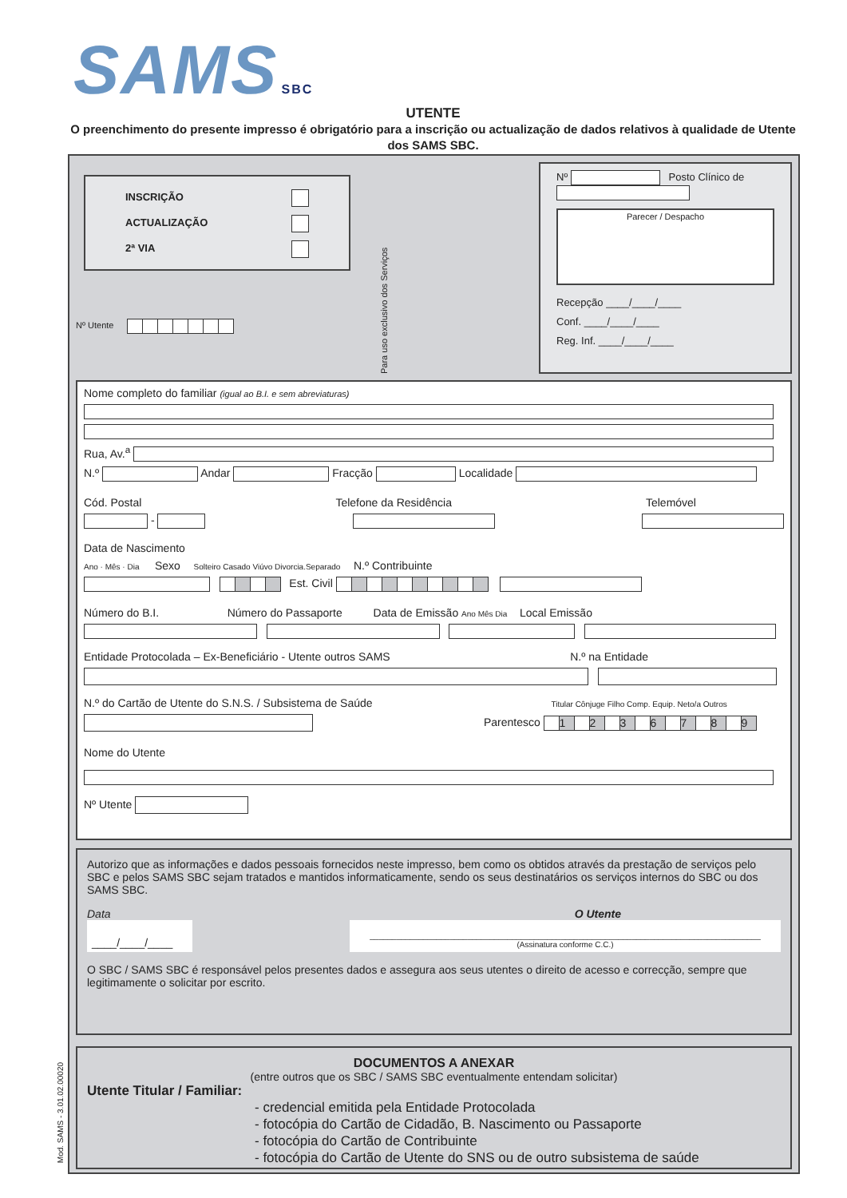SAMS SBC
UTENTE
O preenchimento do presente impresso é obrigatório para a inscrição ou actualização de dados relativos à qualidade de Utente dos SAMS SBC.
INSCRIÇÃO
ACTUALIZAÇÃO
2ª VIA
Nº Utente
Para uso exclusivo dos Serviços
Nº Posto Clínico de
Parecer / Despacho
Recepção ____/____/____
Conf. ____/____/____
Reg. Inf. ____/____/____
Nome completo do familiar (igual ao B.I. e sem abreviaturas)
Rua, Av.<sup>a</sup>
N.º Andar Fracção Localidade
Cód. Postal Telefone da Residência Telemóvel
-
Data de Nascimento
Ano · Mês · Dia Sexo Solteiro Casado Viúvo Divorcia.Separado N.º Contribuinte
Est. Civil
Número do B.I. Número do Passaporte Data de Emissão Ano Mês Dia Local Emissão
Entidade Protocolada – Ex-Beneficiário - Utente outros SAMS N.º na Entidade
N.º do Cartão de Utente do S.N.S. / Subsistema de Saúde Titular Cônjuge Filho Comp. Equip. Neto/a Outros
Parentesco 1 2 3 6 7 8 9
Nome do Utente
Nº Utente
Autorizo que as informações e dados pessoais fornecidos neste impresso, bem como os obtidos através da prestação de serviços pelo SBC e pelos SAMS SBC sejam tratados e mantidos informaticamente, sendo os seus destinatários os serviços internos do SBC ou dos SAMS SBC.
Data O Utente
____/____/____
________________________________________________________________________________________
(Assinatura conforme C.C.)
O SBC / SAMS SBC é responsável pelos presentes dados e assegura aos seus utentes o direito de acesso e correcção, sempre que legitimamente o solicitar por escrito.
DOCUMENTOS A ANEXAR
(entre outros que os SBC / SAMS SBC eventualmente entendam solicitar)
Utente Titular / Familiar:
- credencial emitida pela Entidade Protocolada
- fotocópia do Cartão de Cidadão, B. Nascimento ou Passaporte
- fotocópia do Cartão de Contribuinte
- fotocópia do Cartão de Utente do SNS ou de outro subsistema de saúde
Mod. SAMS - 3.01.02.00020